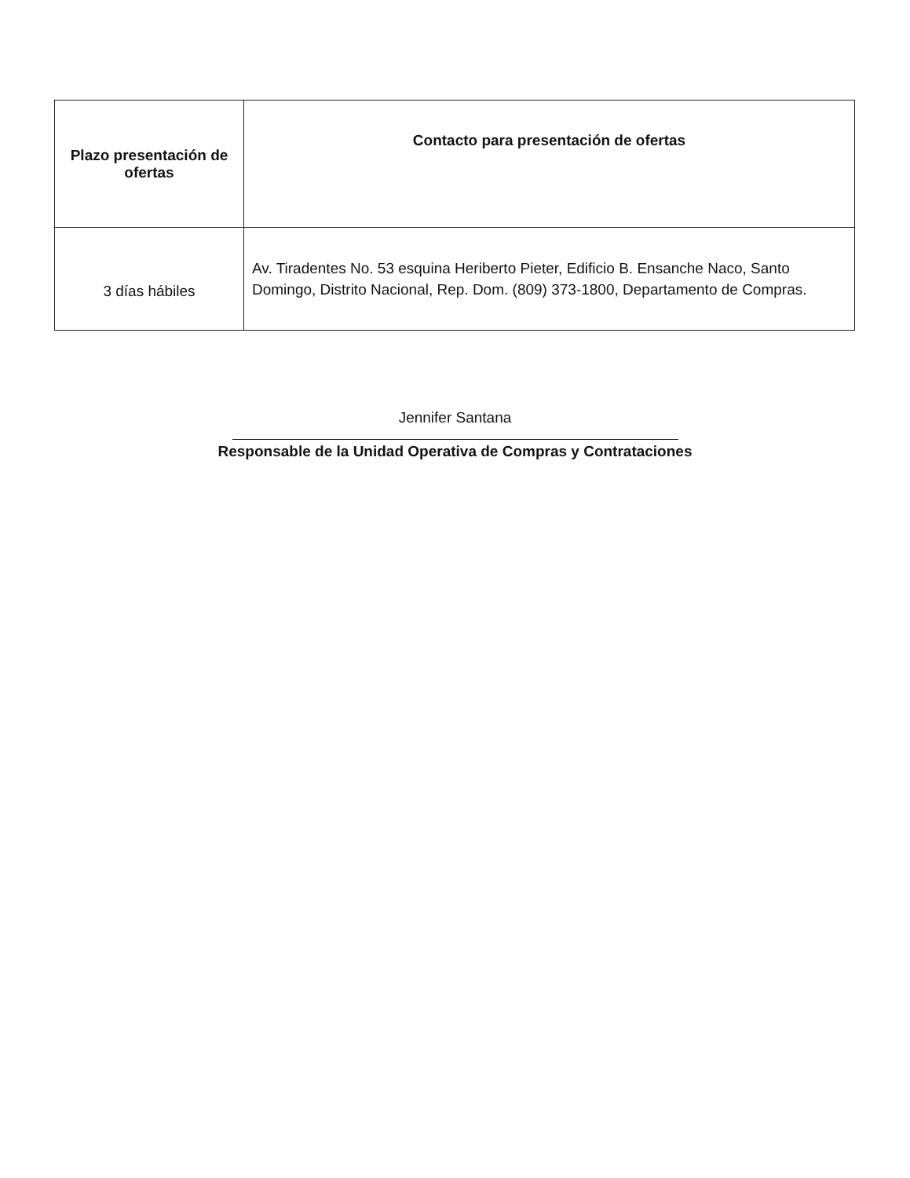| Plazo presentación de ofertas | Contacto para presentación de ofertas |
| --- | --- |
| 3 días hábiles | Av. Tiradentes No. 53 esquina Heriberto Pieter, Edificio B. Ensanche Naco, Santo Domingo, Distrito Nacional, Rep. Dom. (809) 373-1800, Departamento de Compras. |
Jennifer Santana
Responsable de la Unidad Operativa de Compras y Contrataciones